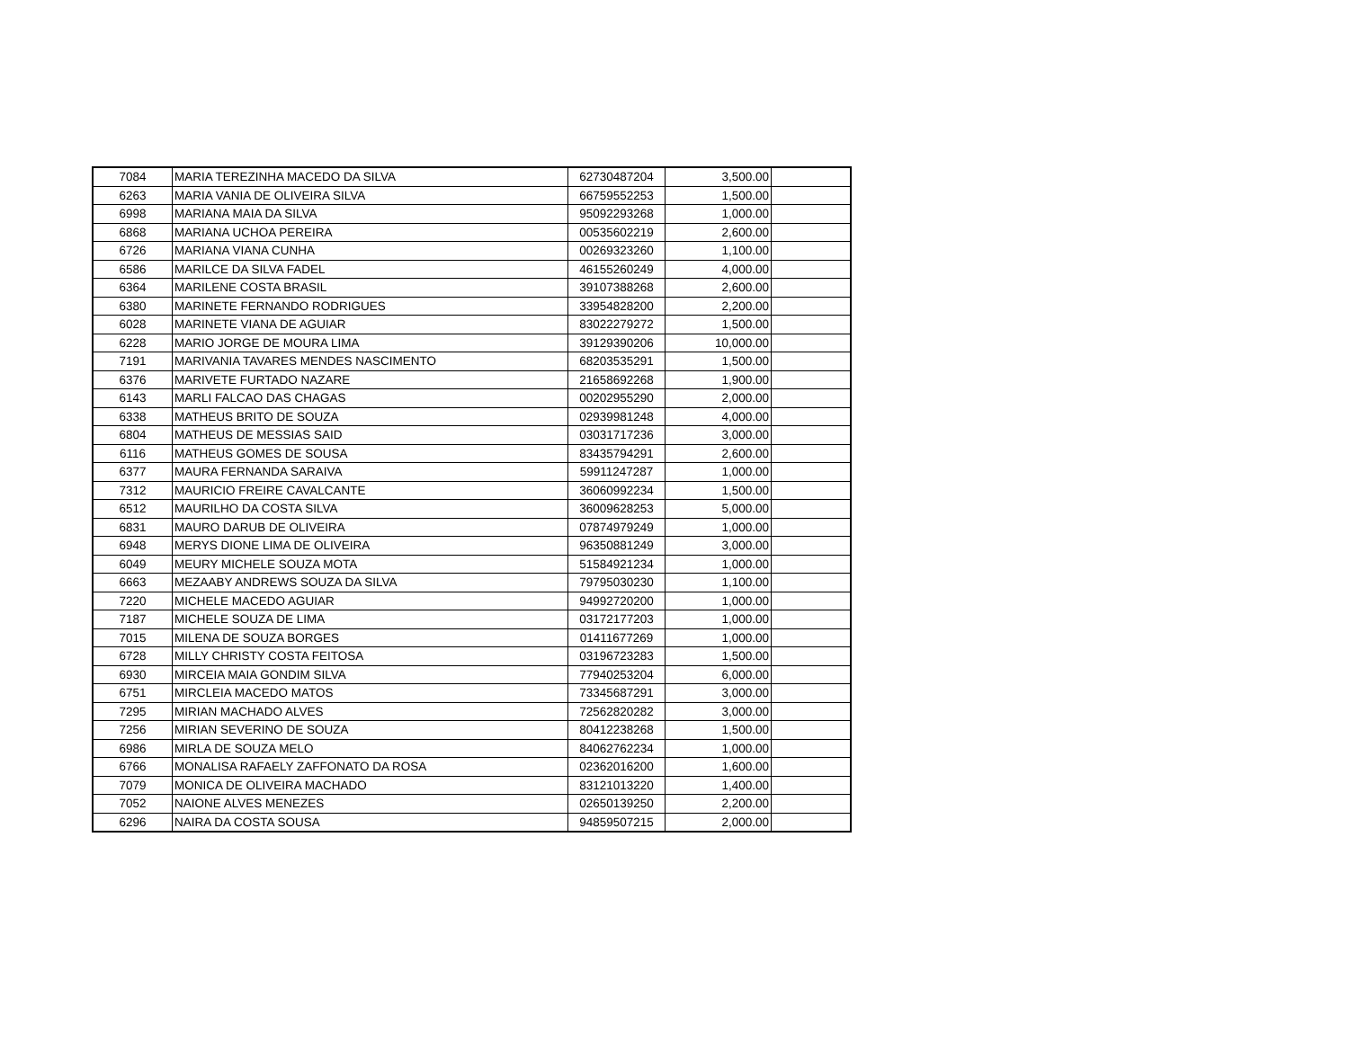| 7084 | MARIA TEREZINHA MACEDO DA SILVA | 62730487204 | 3,500.00 | |
| 6263 | MARIA VANIA DE OLIVEIRA SILVA | 66759552253 | 1,500.00 | |
| 6998 | MARIANA MAIA DA SILVA | 95092293268 | 1,000.00 | |
| 6868 | MARIANA UCHOA PEREIRA | 00535602219 | 2,600.00 | |
| 6726 | MARIANA VIANA CUNHA | 00269323260 | 1,100.00 | |
| 6586 | MARILCE DA SILVA FADEL | 46155260249 | 4,000.00 | |
| 6364 | MARILENE COSTA BRASIL | 39107388268 | 2,600.00 | |
| 6380 | MARINETE FERNANDO RODRIGUES | 33954828200 | 2,200.00 | |
| 6028 | MARINETE VIANA DE AGUIAR | 83022279272 | 1,500.00 | |
| 6228 | MARIO JORGE DE MOURA LIMA | 39129390206 | 10,000.00 | |
| 7191 | MARIVANIA TAVARES MENDES NASCIMENTO | 68203535291 | 1,500.00 | |
| 6376 | MARIVETE FURTADO NAZARE | 21658692268 | 1,900.00 | |
| 6143 | MARLI FALCAO DAS CHAGAS | 00202955290 | 2,000.00 | |
| 6338 | MATHEUS BRITO DE SOUZA | 02939981248 | 4,000.00 | |
| 6804 | MATHEUS DE MESSIAS SAID | 03031717236 | 3,000.00 | |
| 6116 | MATHEUS GOMES DE SOUSA | 83435794291 | 2,600.00 | |
| 6377 | MAURA FERNANDA SARAIVA | 59911247287 | 1,000.00 | |
| 7312 | MAURICIO FREIRE CAVALCANTE | 36060992234 | 1,500.00 | |
| 6512 | MAURILHO DA COSTA SILVA | 36009628253 | 5,000.00 | |
| 6831 | MAURO DARUB DE OLIVEIRA | 07874979249 | 1,000.00 | |
| 6948 | MERYS DIONE LIMA DE OLIVEIRA | 96350881249 | 3,000.00 | |
| 6049 | MEURY MICHELE SOUZA MOTA | 51584921234 | 1,000.00 | |
| 6663 | MEZAABY ANDREWS SOUZA DA SILVA | 79795030230 | 1,100.00 | |
| 7220 | MICHELE MACEDO AGUIAR | 94992720200 | 1,000.00 | |
| 7187 | MICHELE SOUZA DE LIMA | 03172177203 | 1,000.00 | |
| 7015 | MILENA DE SOUZA BORGES | 01411677269 | 1,000.00 | |
| 6728 | MILLY CHRISTY COSTA FEITOSA | 03196723283 | 1,500.00 | |
| 6930 | MIRCEIA MAIA GONDIM SILVA | 77940253204 | 6,000.00 | |
| 6751 | MIRCLEIA MACEDO MATOS | 73345687291 | 3,000.00 | |
| 7295 | MIRIAN MACHADO ALVES | 72562820282 | 3,000.00 | |
| 7256 | MIRIAN SEVERINO DE SOUZA | 80412238268 | 1,500.00 | |
| 6986 | MIRLA DE SOUZA MELO | 84062762234 | 1,000.00 | |
| 6766 | MONALISA RAFAELY ZAFFONATO DA ROSA | 02362016200 | 1,600.00 | |
| 7079 | MONICA DE OLIVEIRA MACHADO | 83121013220 | 1,400.00 | |
| 7052 | NAIONE ALVES MENEZES | 02650139250 | 2,200.00 | |
| 6296 | NAIRA DA COSTA SOUSA | 94859507215 | 2,000.00 | |